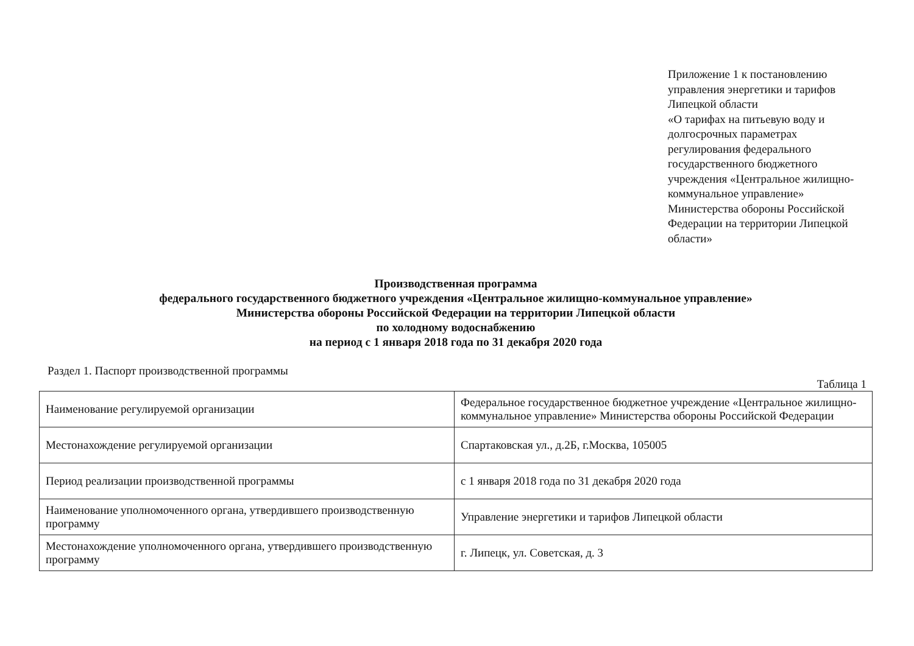Приложение 1 к постановлению управления энергетики и тарифов Липецкой области
«О тарифах на питьевую воду и долгосрочных параметрах регулирования федерального государственного бюджетного учреждения «Центральное жилищно-коммунальное управление» Министерства обороны Российской Федерации на территории Липецкой области»
Производственная программа
федерального государственного бюджетного учреждения «Центральное жилищно-коммунальное управление»
Министерства обороны Российской Федерации на территории Липецкой области
по холодному водоснабжению
на период с 1 января 2018 года по 31 декабря 2020 года
Раздел 1. Паспорт производственной программы
Таблица 1
| Наименование регулируемой организации | Федеральное государственное бюджетное учреждение «Центральное жилищно-коммунальное управление» Министерства обороны Российской Федерации |
| Местонахождение регулируемой организации | Спартаковская ул., д.2Б, г.Москва, 105005 |
| Период реализации производственной программы | с 1 января 2018 года по 31 декабря 2020 года |
| Наименование уполномоченного органа, утвердившего производственную программу | Управление энергетики и тарифов Липецкой области |
| Местонахождение уполномоченного органа, утвердившего производственную программу | г. Липецк, ул. Советская, д. 3 |